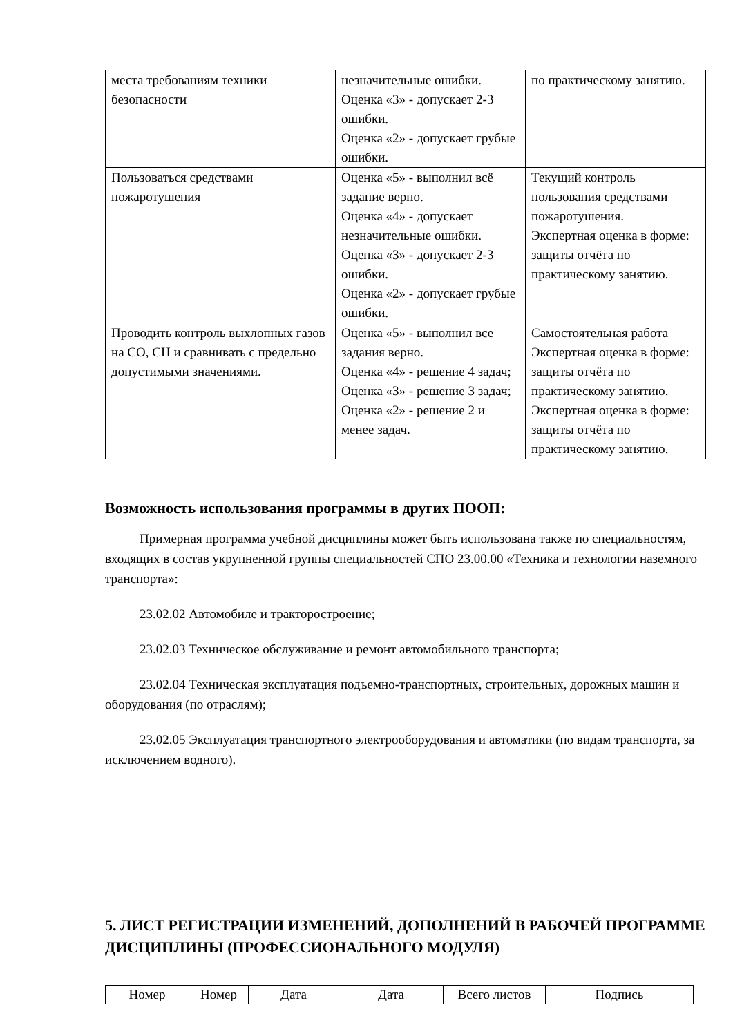| места требованиям техники безопасности | незначительные ошибки. Оценка «3» - допускает 2-3 ошибки. Оценка «2» - допускает грубые ошибки. | по практическому занятию. |
| Пользоваться средствами пожаротушения | Оценка «5» - выполнил всё задание верно. Оценка «4» - допускает незначительные ошибки. Оценка «3» - допускает 2-3 ошибки. Оценка «2» - допускает грубые ошибки. | Текущий контроль пользования средствами пожаротушения. Экспертная оценка в форме: защиты отчёта по практическому занятию. |
| Проводить контроль выхлопных газов на СО, СН и сравнивать с предельно допустимыми значениями. | Оценка «5» - выполнил все задания верно. Оценка «4» - решение 4 задач; Оценка «3» - решение 3 задач; Оценка «2» - решение 2 и менее задач. | Самостоятельная работа Экспертная оценка в форме: защиты отчёта по практическому занятию. Экспертная оценка в форме: защиты отчёта по практическому занятию. |
Возможность использования программы в других ПООП:
Примерная программа учебной дисциплины может быть использована также по специальностям, входящих в состав укрупненной группы специальностей СПО 23.00.00 «Техника и технологии наземного транспорта»:
23.02.02 Автомобиле и тракторостроение;
23.02.03 Техническое обслуживание и ремонт автомобильного транспорта;
23.02.04 Техническая эксплуатация подъемно-транспортных, строительных, дорожных машин и оборудования (по отраслям);
23.02.05 Эксплуатация транспортного электрооборудования и автоматики (по видам транспорта, за исключением водного).
5. ЛИСТ РЕГИСТРАЦИИ ИЗМЕНЕНИЙ, ДОПОЛНЕНИЙ В РАБОЧЕЙ ПРОГРАММЕ ДИСЦИПЛИНЫ (ПРОФЕССИОНАЛЬНОГО МОДУЛЯ)
| Номер | Номер | Дата | Дата | Всего листов | Подпись |